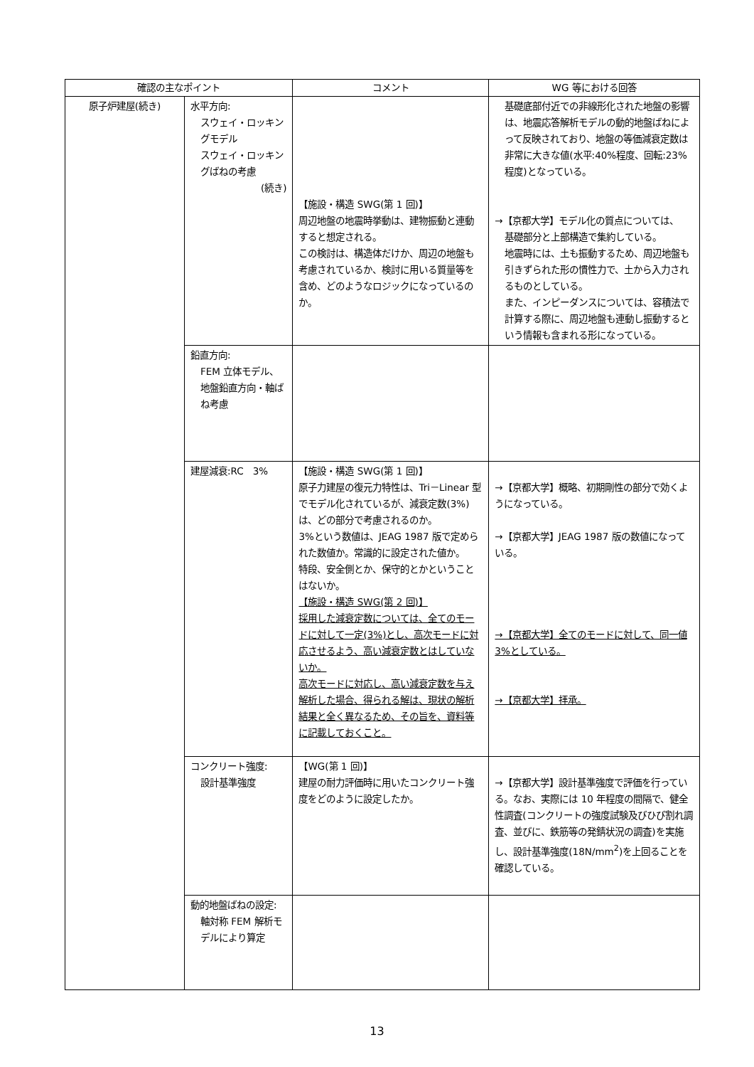| 確認の主なポイント | | コメント | WG 等における回答 |
| --- | --- | --- | --- |
| 原子炉建屋(続き) | 水平方向: スウェイ・ロッキングモデル スウェイ・ロッキングばねの考慮 (続き) | 【施設・構造 SWG(第 1 回)】 周辺地盤の地震時挙動は、建物振動と連動すると想定される。 この検討は、構造体だけか、周辺の地盤も考慮されているか、検討に用いる質量等を含め、どのようなロジックになっているのか。 | 基礎底部付近での非線形化された地盤の影響は、地震応答解析モデルの動的地盤ばねによって反映されており、地盤の等価減衰定数は非常に大きな値(水平:40%程度、回転:23%程度)となっている。 →【京都大学】モデル化の質点については、 基礎部分と上部構造で集約している。 地震時には、土も振動するため、周辺地盤も引きずられた形の慣性力で、土から入力されるものとしている。 また、インピーダンスについては、容積法で計算する際に、周辺地盤も連動し振動するという情報も含まれる形になっている。 |
| | 鉛直方向: FEM 立体モデル、地盤鉛直方向・軸ばね考慮 | | |
| | 建屋減衰:RC 3% | 【施設・構造 SWG(第 1 回)】 原子力建屋の復元力特性は、Tri－Linear 型でモデル化されているが、減衰定数(3%)は、どの部分で考慮されるのか。 3%という数値は、JEAG 1987 版で定められた数値か。常識的に設定された値か。 特段、安全側とか、保守的とかということはないか。 【施設・構造 SWG(第 2 回)】 採用した減衰定数については、全てのモードに対して一定(3%)とし、高次モードに対応させるよう、高い減衰定数とはしていないか。 高次モードに対応し、高い減衰定数を与え解析した場合、得られる解は、現状の解析結果と全く異なるため、その旨を、資料等に記載しておくこと。 | →【京都大学】概略、初期剛性の部分で効くようになっている。 →【京都大学】JEAG 1987 版の数値になっている。 →【京都大学】全てのモードに対して、同一値3%としている。 →【京都大学】拝承。 |
| | コンクリート強度: 設計基準強度 | 【WG(第 1 回)】 建屋の耐力評価時に用いたコンクリート強度をどのように設定したか。 | →【京都大学】設計基準強度で評価を行っている。なお、実際には 10 年程度の間隔で、健全性調査(コンクリートの強度試験及びひび割れ調査、並びに、鉄筋等の発錆状況の調査)を実施し、設計基準強度(18N/mm<sup>2</sup>)を上回ることを確認している。 |
| | 動的地盤ばねの設定: 軸対称 FEM 解析モデルにより算定 | | |
13